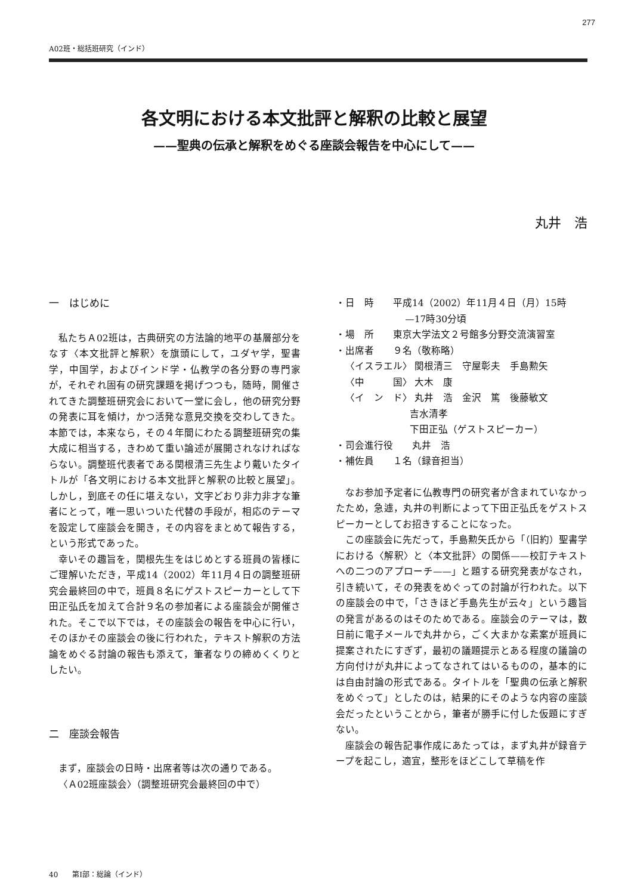277
A02班・総括班研究（インド）
各文明における本文批評と解釈の比較と展望
——聖典の伝承と解釈をめぐる座談会報告を中心にして——
丸井　浩
一　はじめに
私たちＡ02班は，古典研究の方法論的地平の基層部分をなす〈本文批評と解釈〉を旗頭にして，ユダヤ学，聖書学，中国学，およびインド学・仏教学の各分野の専門家が，それぞれ固有の研究課題を掲げつつも，随時，開催されてきた調整班研究会において一堂に会し，他の研究分野の発表に耳を傾け，かつ活発な意見交換を交わしてきた。本節では，本来なら，その４年間にわたる調整班研究の集大成に相当する，きわめて重い論述が展開されなければならない。調整班代表者である関根清三先生より戴いたタイトルが「各文明における本文批評と解釈の比較と展望」。しかし，到底その任に堪えない，文字どおり非力非才な筆者にとって，唯一思いついた代替の手段が，相応のテーマを設定して座談会を開き，その内容をまとめて報告する，という形式であった。
幸いその趣旨を，関根先生をはじめとする班員の皆様にご理解いただき，平成14（2002）年11月４日の調整班研究会最終回の中で，班員８名にゲストスピーカーとして下田正弘氏を加えて合計９名の参加者による座談会が開催された。そこで以下では，その座談会の報告を中心に行い，そのほかその座談会の後に行われた，テキスト解釈の方法論をめぐる討論の報告も添えて，筆者なりの締めくくりとしたい。
二　座談会報告
まず，座談会の日時・出席者等は次の通りである。
〈Ａ02班座談会〉（調整班研究会最終回の中で）
・日　時　　平成14（2002）年11月４日（月）15時
—17時30分頃
・場　所　　東京大学法文２号館多分野交流演習室
・出席者　　９名（敬称略）
〈イスラエル〉 関根清三　守屋彰夫　手島勲矢
〈中　　　国〉 大木　康
〈イ　ン　ド〉 丸井　浩　金沢　篤　後藤敏文
吉水清孝
下田正弘（ゲストスピーカー）
・司会進行役　　丸井　浩
・補佐員　　１名（録音担当）
なお参加予定者に仏教専門の研究者が含まれていなかったため，急遽，丸井の判断によって下田正弘氏をゲストスピーカーとしてお招きすることになった。
この座談会に先だって，手島勲矢氏から「（旧約）聖書学における〈解釈〉と〈本文批評〉の関係——校訂テキストへの二つのアプローチ——」と題する研究発表がなされ，引き続いて，その発表をめぐっての討論が行われた。以下の座談会の中で，「さきほど手島先生が云々」という趣旨の発言があるのはそのためである。座談会のテーマは，数日前に電子メールで丸井から，ごく大まかな素案が班員に提案されたにすぎず，最初の議題提示とある程度の議論の方向付けが丸井によってなされてはいるものの，基本的には自由討論の形式である。タイトルを「聖典の伝承と解釈をめぐって」としたのは，結果的にそのような内容の座談会だったということから，筆者が勝手に付した仮題にすぎない。
座談会の報告記事作成にあたっては，まず丸井が録音テープを起こし，適宜，整形をほどこして草稿を作
40　　第Ⅰ部：総論（インド）